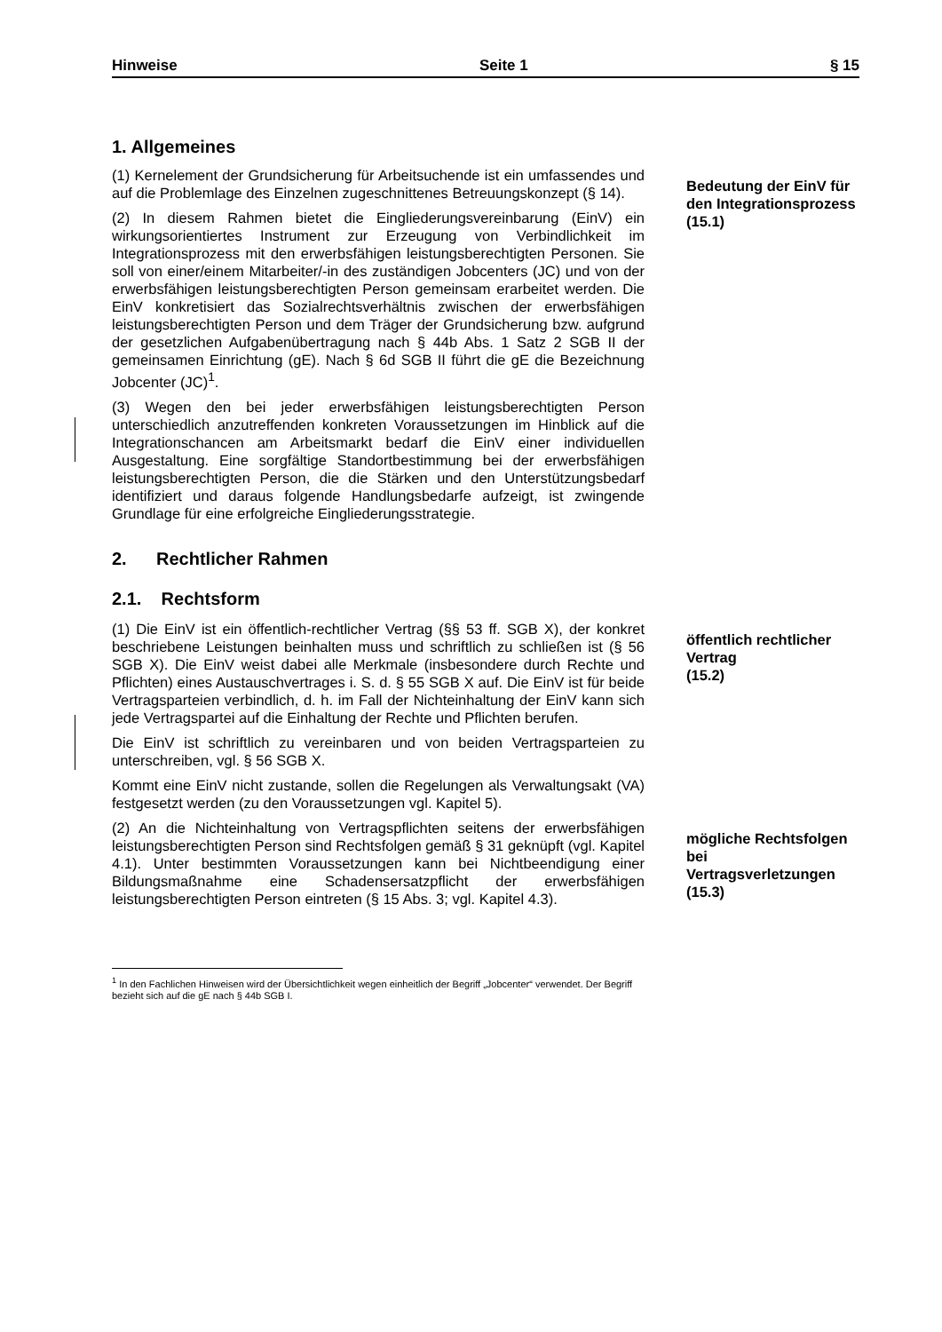Hinweise Seite 1 § 15
1. Allgemeines
(1) Kernelement der Grundsicherung für Arbeitsuchende ist ein umfassendes und auf die Problemlage des Einzelnen zugeschnittenes Betreuungskonzept (§ 14).
(2) In diesem Rahmen bietet die Eingliederungsvereinbarung (EinV) ein wirkungsorientiertes Instrument zur Erzeugung von Verbindlichkeit im Integrationsprozess mit den erwerbsfähigen leistungsberechtigten Personen. Sie soll von einer/einem Mitarbeiter/-in des zuständigen Jobcenters (JC) und von der erwerbsfähigen leistungsberechtigten Person gemeinsam erarbeitet werden. Die EinV konkretisiert das Sozialrechtsverhältnis zwischen der erwerbsfähigen leistungsberechtigten Person und dem Träger der Grundsicherung bzw. aufgrund der gesetzlichen Aufgabenübertragung nach § 44b Abs. 1 Satz 2 SGB II der gemeinsamen Einrichtung (gE). Nach § 6d SGB II führt die gE die Bezeichnung Jobcenter (JC)<sup>1</sup>.
(3) Wegen den bei jeder erwerbsfähigen leistungsberechtigten Person unterschiedlich anzutreffenden konkreten Voraussetzungen im Hinblick auf die Integrationschancen am Arbeitsmarkt bedarf die EinV einer individuellen Ausgestaltung. Eine sorgfältige Standortbestimmung bei der erwerbsfähigen leistungsberechtigten Person, die die Stärken und den Unterstützungsbedarf identifiziert und daraus folgende Handlungsbedarfe aufzeigt, ist zwingende Grundlage für eine erfolgreiche Eingliederungsstrategie.
Bedeutung der EinV für den Integrationsprozess
(15.1)
2. Rechtlicher Rahmen
2.1. Rechtsform
(1) Die EinV ist ein öffentlich-rechtlicher Vertrag (§§ 53 ff. SGB X), der konkret beschriebene Leistungen beinhalten muss und schriftlich zu schließen ist (§ 56 SGB X). Die EinV weist dabei alle Merkmale (insbesondere durch Rechte und Pflichten) eines Austauschvertrages i. S. d. § 55 SGB X auf. Die EinV ist für beide Vertragsparteien verbindlich, d. h. im Fall der Nichteinhaltung der EinV kann sich jede Vertragspartei auf die Einhaltung der Rechte und Pflichten berufen.
Die EinV ist schriftlich zu vereinbaren und von beiden Vertragsparteien zu unterschreiben, vgl. § 56 SGB X.
Kommt eine EinV nicht zustande, sollen die Regelungen als Verwaltungsakt (VA) festgesetzt werden (zu den Voraussetzungen vgl. Kapitel 5).
öffentlich rechtlicher Vertrag
(15.2)
(2) An die Nichteinhaltung von Vertragspflichten seitens der erwerbsfähigen leistungsberechtigten Person sind Rechtsfolgen gemäß § 31 geknüpft (vgl. Kapitel 4.1). Unter bestimmten Voraussetzungen kann bei Nichtbeendigung einer Bildungsmaßnahme eine Schadensersatzpflicht der erwerbsfähigen leistungsberechtigten Person eintreten (§ 15 Abs. 3; vgl. Kapitel 4.3).
mögliche Rechtsfolgen bei Vertragsverletzungen
(15.3)
<sup>1</sup> In den Fachlichen Hinweisen wird der Übersichtlichkeit wegen einheitlich der Begriff „Jobcenter“ verwendet. Der Begriff bezieht sich auf die gE nach § 44b SGB I.